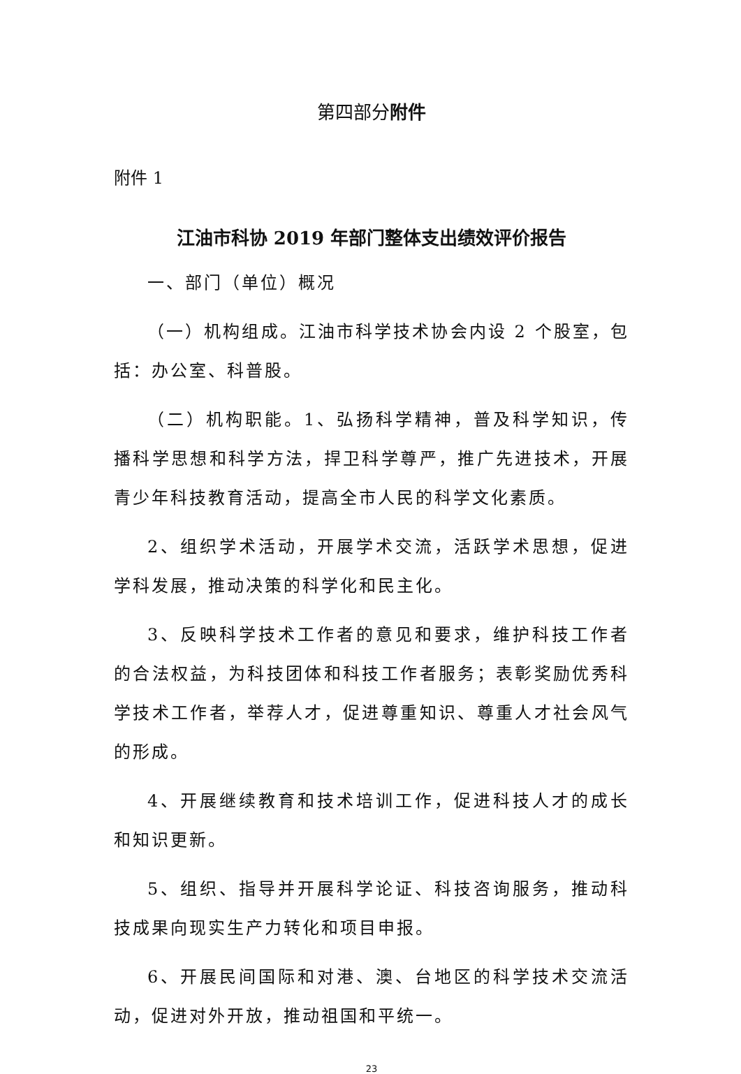第四部分附件
附件 1
江油市科协 2019 年部门整体支出绩效评价报告
一、部门（单位）概况
（一）机构组成。江油市科学技术协会内设 2 个股室，包括：办公室、科普股。
（二）机构职能。1、弘扬科学精神，普及科学知识，传播科学思想和科学方法，捍卫科学尊严，推广先进技术，开展青少年科技教育活动，提高全市人民的科学文化素质。
2、组织学术活动，开展学术交流，活跃学术思想，促进学科发展，推动决策的科学化和民主化。
3、反映科学技术工作者的意见和要求，维护科技工作者的合法权益，为科技团体和科技工作者服务；表彰奖励优秀科学技术工作者，举荐人才，促进尊重知识、尊重人才社会风气的形成。
4、开展继续教育和技术培训工作，促进科技人才的成长和知识更新。
5、组织、指导并开展科学论证、科技咨询服务，推动科技成果向现实生产力转化和项目申报。
6、开展民间国际和对港、澳、台地区的科学技术交流活动，促进对外开放，推动祖国和平统一。
23